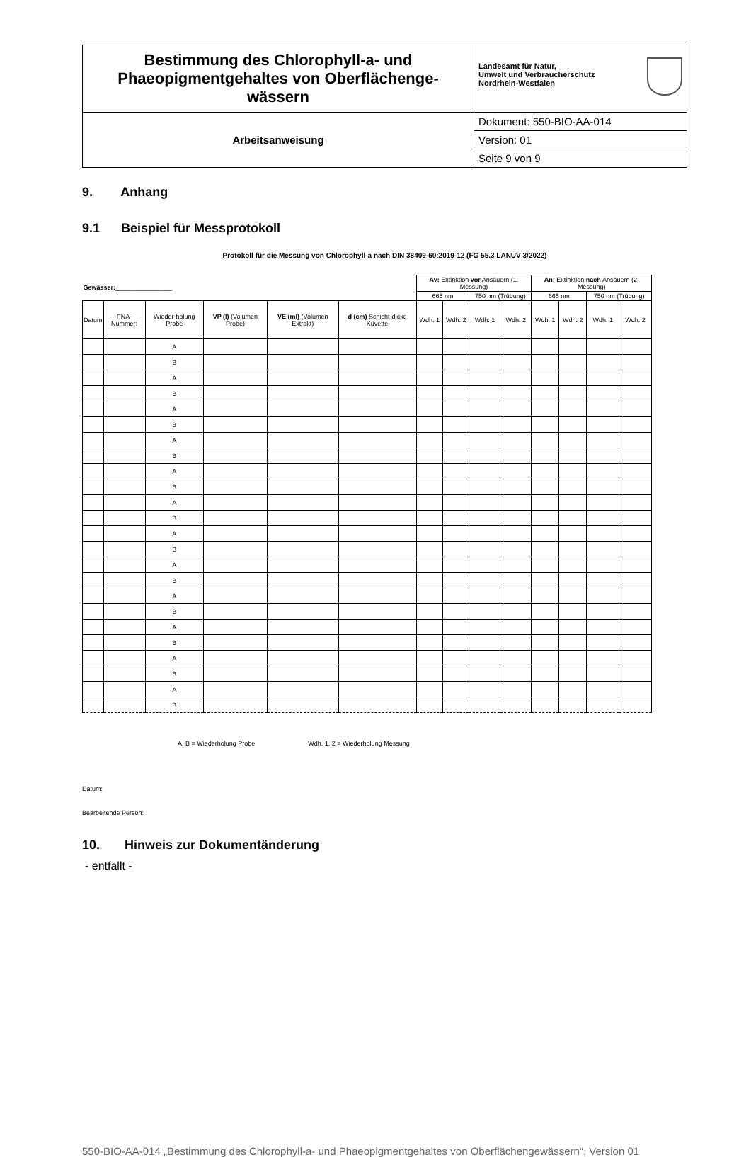| Bestimmung des Chlorophyll-a- und Phaeopigmentgehaltes von Oberflächenge-wässern | Landesamt für Natur, Umwelt und Verbraucherschutz Nordrhein-Westfalen |
| Arbeitsanweisung | Dokument: 550-BIO-AA-014 |
| | Version: 01 |
| | Seite 9 von 9 |
9. Anhang
9.1 Beispiel für Messprotokoll
Protokoll für die Messung von Chlorophyll-a nach DIN 38409-60:2019-12 (FG 55.3 LANUV 3/2022)
| Gewässer: ________________ | | | | | | Av: Extinktion vor Ansäuern (1. Messung) | | | | An: Extinktion nach Ansäuern (2. Messung) | | | |
| | | | | | | 665 nm | | 750 nm (Trübung) | | 665 nm | | 750 nm (Trübung) | |
| Datum | PNA-Nummer: | Wieder-holung Probe | VP (l) (Volumen Probe) | VE (ml) (Volumen Extrakt) | d (cm) Schicht-dicke Küvette | Wdh. 1 | Wdh. 2 | Wdh. 1 | Wdh. 2 | Wdh. 1 | Wdh. 2 | Wdh. 1 | Wdh. 2 |
| | | A | | | | | | | | | | | |
| | | B | | | | | | | | | | | |
| | | A | | | | | | | | | | | |
| | | B | | | | | | | | | | | |
| | | A | | | | | | | | | | | |
| | | B | | | | | | | | | | | |
| | | A | | | | | | | | | | | |
| | | B | | | | | | | | | | | |
| | | A | | | | | | | | | | | |
| | | B | | | | | | | | | | | |
| | | A | | | | | | | | | | | |
| | | B | | | | | | | | | | | |
| | | A | | | | | | | | | | | |
| | | B | | | | | | | | | | | |
| | | A | | | | | | | | | | | |
| | | B | | | | | | | | | | | |
| | | A | | | | | | | | | | | |
| | | B | | | | | | | | | | | |
| | | A | | | | | | | | | | | |
| | | B | | | | | | | | | | | |
| | | A | | | | | | | | | | | |
| | | B | | | | | | | | | | | |
| | | A | | | | | | | | | | | |
| | | B | | | | | | | | | | | |
A, B = Wiederholung Probe Wdh. 1, 2 = Wiederholung Messung
Datum:
Bearbeitende Person:
10. Hinweis zur Dokumentänderung
- entfällt -
550-BIO-AA-014 „Bestimmung des Chlorophyll-a- und Phaeopigmentgehaltes von Oberflächengewässern“, Version 01